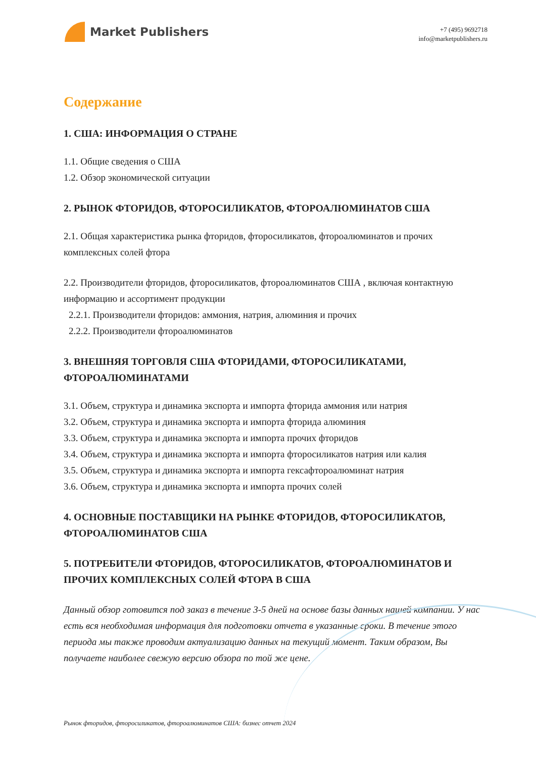Market Publishers
+7 (495) 9692718
info@marketpublishers.ru
Содержание
1. США: ИНФОРМАЦИЯ О СТРАНЕ
1.1. Общие сведения о США
1.2. Обзор экономической ситуации
2. РЫНОК ФТОРИДОВ, ФТОРОСИЛИКАТОВ, ФТОРОАЛЮМИНАТОВ США
2.1. Общая характеристика рынка фторидов, фторосиликатов, фтороалюминатов и прочих комплексных солей фтора
2.2. Производители фторидов, фторосиликатов, фтороалюминатов США , включая контактную информацию и ассортимент продукции
2.2.1. Производители фторидов: аммония, натрия, алюминия и прочих
2.2.2. Производители фтороалюминатов
3. ВНЕШНЯЯ ТОРГОВЛЯ США ФТОРИДАМИ, ФТОРОСИЛИКАТАМИ, ФТОРОАЛЮМИНАТАМИ
3.1. Объем, структура и динамика экспорта и импорта фторида аммония или натрия
3.2. Объем, структура и динамика экспорта и импорта фторида алюминия
3.3. Объем, структура и динамика экспорта и импорта прочих фторидов
3.4. Объем, структура и динамика экспорта и импорта фторосиликатов натрия или калия
3.5. Объем, структура и динамика экспорта и импорта гексафтороалюминат натрия
3.6. Объем, структура и динамика экспорта и импорта прочих солей
4. ОСНОВНЫЕ ПОСТАВЩИКИ НА РЫНКЕ ФТОРИДОВ, ФТОРОСИЛИКАТОВ, ФТОРОАЛЮМИНАТОВ США
5. ПОТРЕБИТЕЛИ ФТОРИДОВ, ФТОРОСИЛИКАТОВ, ФТОРОАЛЮМИНАТОВ И ПРОЧИХ КОМПЛЕКСНЫХ СОЛЕЙ ФТОРА В США
Данный обзор готовится под заказ в течение 3-5 дней на основе базы данных нашей компании. У нас есть вся необходимая информация для подготовки отчета в указанные сроки. В течение этого периода мы также проводим актуализацию данных на текущий момент. Таким образом, Вы получаете наиболее свежую версию обзора по той же цене.
Рынок фторидов, фторосиликатов, фтороалюминатов США: бизнес отчет 2024